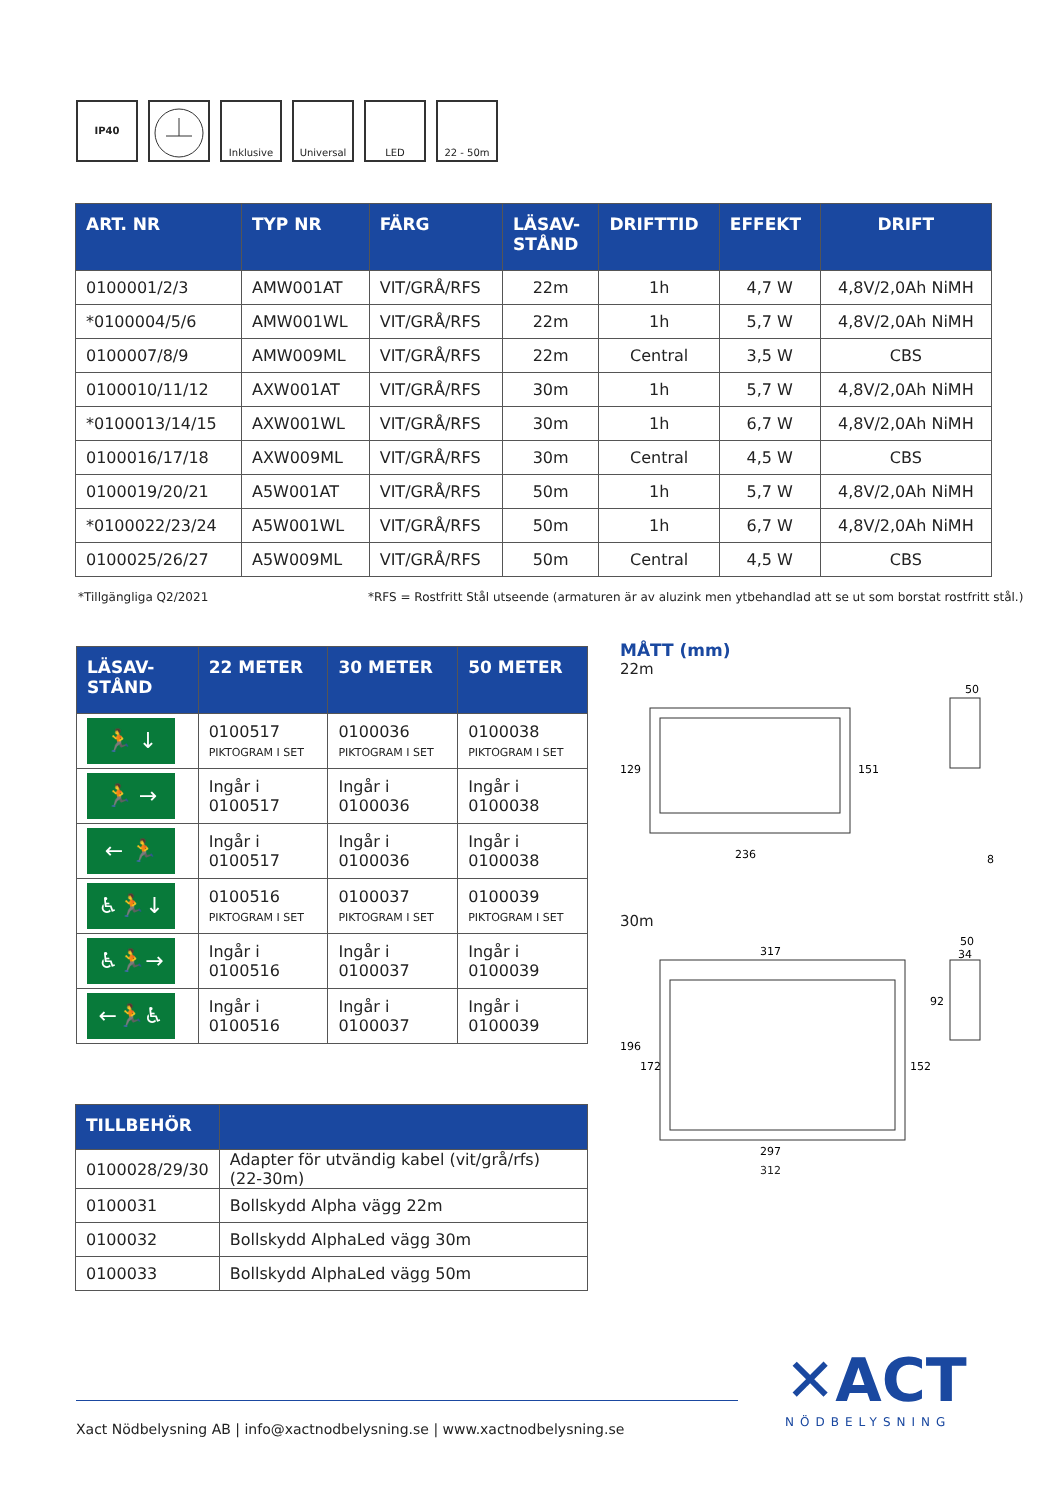IP40 Inklusive Universal LED 22 - 50m
| ART. NR | TYP NR | FÄRG | LÄSAV- STÅND | DRIFTTID | EFFEKT | DRIFT |
| --- | --- | --- | --- | --- | --- | --- |
| 0100001/2/3 | AMW001AT | VIT/GRÅ/RFS | 22m | 1h | 4,7 W | 4,8V/2,0Ah NiMH |
| *0100004/5/6 | AMW001WL | VIT/GRÅ/RFS | 22m | 1h | 5,7 W | 4,8V/2,0Ah NiMH |
| 0100007/8/9 | AMW009ML | VIT/GRÅ/RFS | 22m | Central | 3,5 W | CBS |
| 0100010/11/12 | AXW001AT | VIT/GRÅ/RFS | 30m | 1h | 5,7 W | 4,8V/2,0Ah NiMH |
| *0100013/14/15 | AXW001WL | VIT/GRÅ/RFS | 30m | 1h | 6,7 W | 4,8V/2,0Ah NiMH |
| 0100016/17/18 | AXW009ML | VIT/GRÅ/RFS | 30m | Central | 4,5 W | CBS |
| 0100019/20/21 | A5W001AT | VIT/GRÅ/RFS | 50m | 1h | 5,7 W | 4,8V/2,0Ah NiMH |
| *0100022/23/24 | A5W001WL | VIT/GRÅ/RFS | 50m | 1h | 6,7 W | 4,8V/2,0Ah NiMH |
| 0100025/26/27 | A5W009ML | VIT/GRÅ/RFS | 50m | Central | 4,5 W | CBS |
*Tillgängliga Q2/2021
*RFS = Rostfritt Stål utseende (armaturen är av aluzink men ytbehandlad att se ut som borstat rostfritt stål.)
| LÄSAV- STÅND | 22 METER | 30 METER | 50 METER |
| --- | --- | --- | --- |
| 🏃 ↓ | 0100517 PIKTOGRAM I SET | 0100036 PIKTOGRAM I SET | 0100038 PIKTOGRAM I SET |
| 🏃 → | Ingår i 0100517 | Ingår i 0100036 | Ingår i 0100038 |
| ← 🏃 | Ingår i 0100517 | Ingår i 0100036 | Ingår i 0100038 |
| ♿🏃↓ | 0100516 PIKTOGRAM I SET | 0100037 PIKTOGRAM I SET | 0100039 PIKTOGRAM I SET |
| ♿🏃→ | Ingår i 0100516 | Ingår i 0100037 | Ingår i 0100039 |
| ←🏃♿ | Ingår i 0100516 | Ingår i 0100037 | Ingår i 0100039 |
MÅTT (mm)
22m
129
151
236
50
8
30m
317
297
196
172
152
92
50
34
312
| TILLBEHÖR | |
| --- | --- |
| 0100028/29/30 | Adapter för utvändig kabel (vit/grå/rfs) (22-30m) |
| 0100031 | Bollskydd Alpha vägg 22m |
| 0100032 | Bollskydd AlphaLed vägg 30m |
| 0100033 | Bollskydd AlphaLed vägg 50m |
Xact Nödbelysning AB | info@xactnodbelysning.se | www.xactnodbelysning.se
✕ACT
NÖDBELYSNING